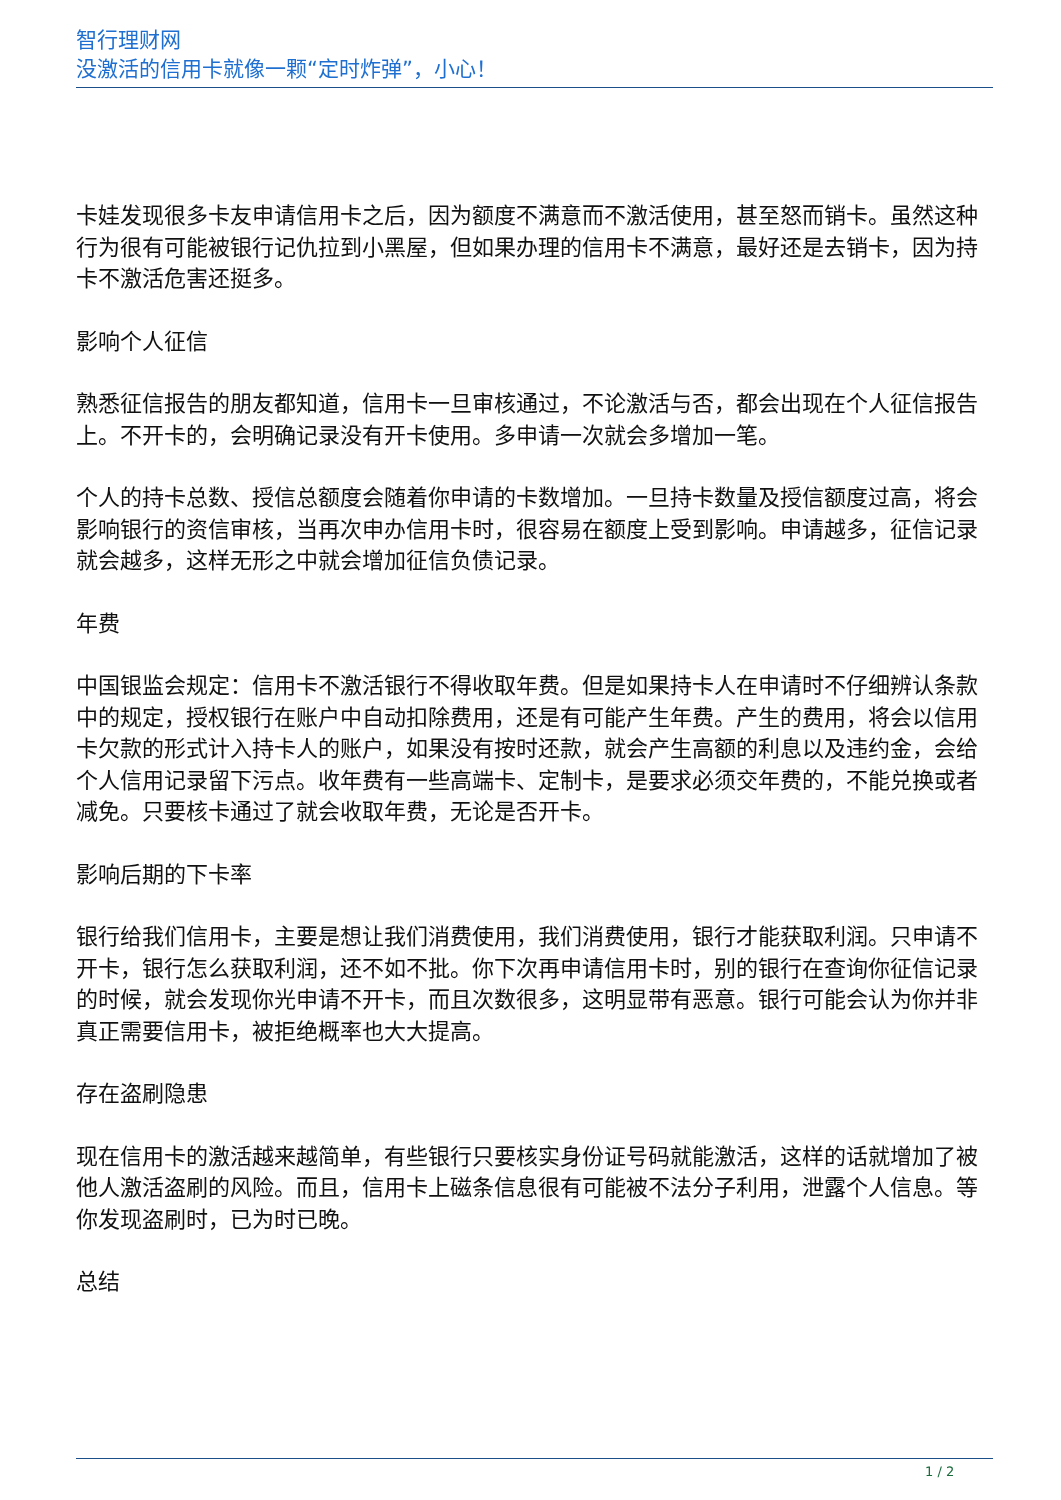智行理财网
没激活的信用卡就像一颗“定时炸弹”，小心！
卡娃发现很多卡友申请信用卡之后，因为额度不满意而不激活使用，甚至怒而销卡。虽然这种行为很有可能被银行记仇拉到小黑屋，但如果办理的信用卡不满意，最好还是去销卡，因为持卡不激活危害还挺多。
影响个人征信
熟悉征信报告的朋友都知道，信用卡一旦审核通过，不论激活与否，都会出现在个人征信报告上。不开卡的，会明确记录没有开卡使用。多申请一次就会多增加一笔。
个人的持卡总数、授信总额度会随着你申请的卡数增加。一旦持卡数量及授信额度过高，将会影响银行的资信审核，当再次申办信用卡时，很容易在额度上受到影响。申请越多，征信记录就会越多，这样无形之中就会增加征信负债记录。
年费
中国银监会规定：信用卡不激活银行不得收取年费。但是如果持卡人在申请时不仔细辨认条款中的规定，授权银行在账户中自动扣除费用，还是有可能产生年费。产生的费用，将会以信用卡欠款的形式计入持卡人的账户，如果没有按时还款，就会产生高额的利息以及违约金，会给个人信用记录留下污点。收年费有一些高端卡、定制卡，是要求必须交年费的，不能兑换或者减免。只要核卡通过了就会收取年费，无论是否开卡。
影响后期的下卡率
银行给我们信用卡，主要是想让我们消费使用，我们消费使用，银行才能获取利润。只申请不开卡，银行怎么获取利润，还不如不批。你下次再申请信用卡时，别的银行在查询你征信记录的时候，就会发现你光申请不开卡，而且次数很多，这明显带有恶意。银行可能会认为你并非真正需要信用卡，被拒绝概率也大大提高。
存在盗刷隐患
现在信用卡的激活越来越简单，有些银行只要核实身份证号码就能激活，这样的话就增加了被他人激活盗刷的风险。而且，信用卡上磁条信息很有可能被不法分子利用，泄露个人信息。等你发现盗刷时，已为时已晚。
总结
1 / 2